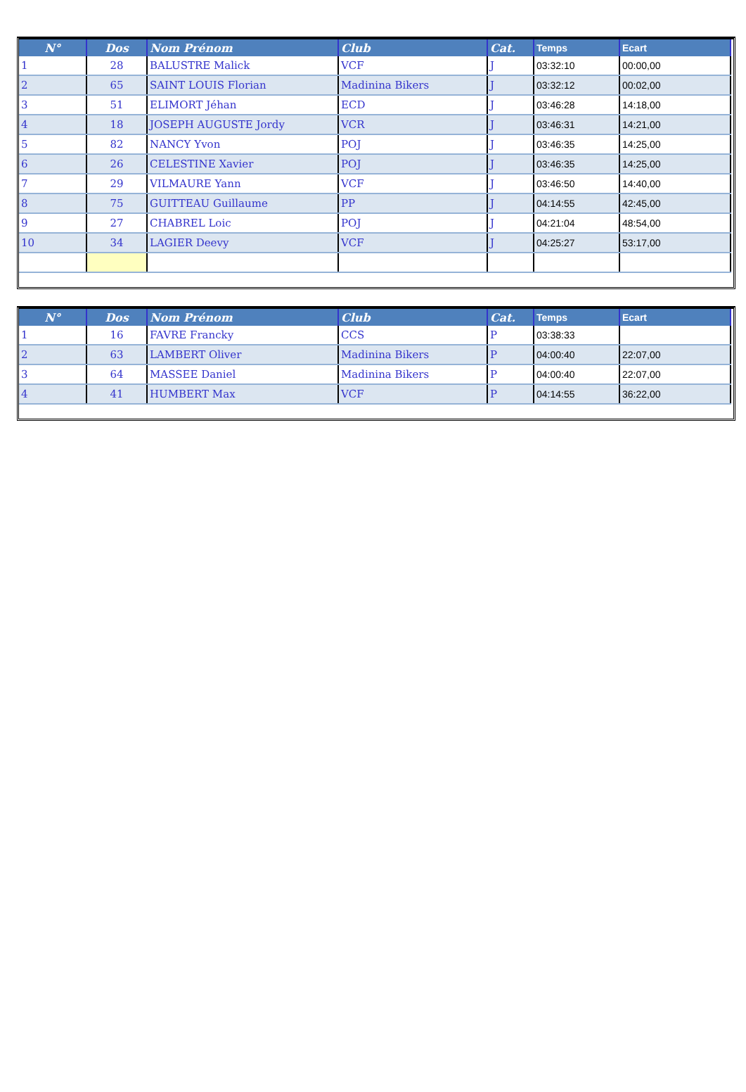| N° | Dos | Nom Prénom | Club | Cat. | Temps | Ecart |
| --- | --- | --- | --- | --- | --- | --- |
| 1 | 28 | BALUSTRE Malick | VCF | J | 03:32:10 | 00:00,00 |
| 2 | 65 | SAINT LOUIS Florian | Madinina Bikers | J | 03:32:12 | 00:02,00 |
| 3 | 51 | ELIMORT Jéhan | ECD | J | 03:46:28 | 14:18,00 |
| 4 | 18 | JOSEPH AUGUSTE Jordy | VCR | J | 03:46:31 | 14:21,00 |
| 5 | 82 | NANCY Yvon | POJ | J | 03:46:35 | 14:25,00 |
| 6 | 26 | CELESTINE Xavier | POJ | J | 03:46:35 | 14:25,00 |
| 7 | 29 | VILMAURE Yann | VCF | J | 03:46:50 | 14:40,00 |
| 8 | 75 | GUITTEAU Guillaume | PP | J | 04:14:55 | 42:45,00 |
| 9 | 27 | CHABREL Loic | POJ | J | 04:21:04 | 48:54,00 |
| 10 | 34 | LAGIER Deevy | VCF | J | 04:25:27 | 53:17,00 |
| N° | Dos | Nom Prénom | Club | Cat. | Temps | Ecart |
| --- | --- | --- | --- | --- | --- | --- |
| 1 | 16 | FAVRE Francky | CCS | P | 03:38:33 | |
| 2 | 63 | LAMBERT Oliver | Madinina Bikers | P | 04:00:40 | 22:07,00 |
| 3 | 64 | MASSEE Daniel | Madinina Bikers | P | 04:00:40 | 22:07,00 |
| 4 | 41 | HUMBERT Max | VCF | P | 04:14:55 | 36:22,00 |